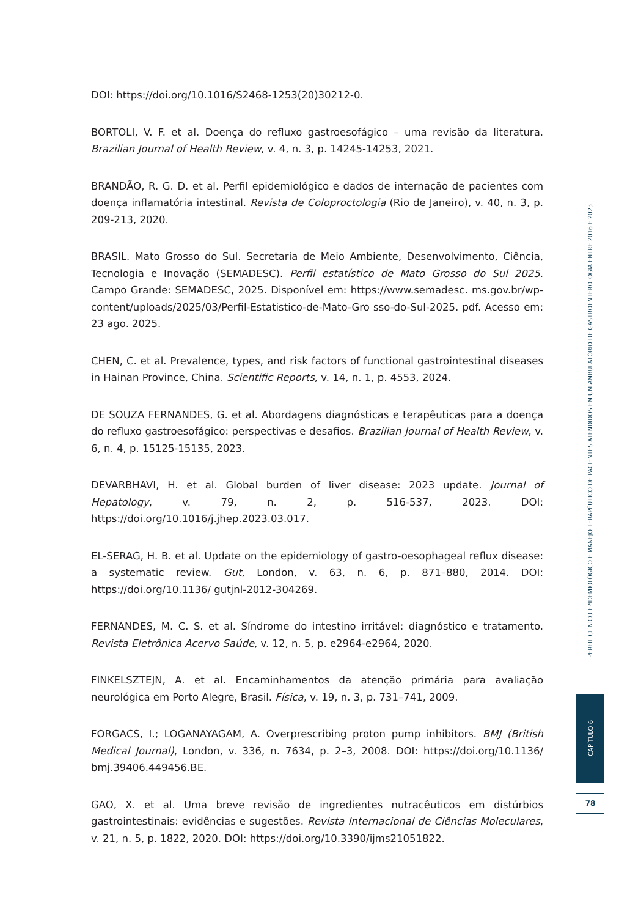DOI: https://doi.org/10.1016/S2468-1253(20)30212-0.
BORTOLI, V. F. et al. Doença do refluxo gastroesofágico – uma revisão da literatura. Brazilian Journal of Health Review, v. 4, n. 3, p. 14245-14253, 2021.
BRANDÃO, R. G. D. et al. Perfil epidemiológico e dados de internação de pacientes com doença inflamatória intestinal. Revista de Coloproctologia (Rio de Janeiro), v. 40, n. 3, p. 209-213, 2020.
BRASIL. Mato Grosso do Sul. Secretaria de Meio Ambiente, Desenvolvimento, Ciência, Tecnologia e Inovação (SEMADESC). Perfil estatístico de Mato Grosso do Sul 2025. Campo Grande: SEMADESC, 2025. Disponível em: https://www.semadesc. ms.gov.br/wp-content/uploads/2025/03/Perfil-Estatistico-de-Mato-Gro sso-do-Sul-2025. pdf. Acesso em: 23 ago. 2025.
CHEN, C. et al. Prevalence, types, and risk factors of functional gastrointestinal diseases in Hainan Province, China. Scientific Reports, v. 14, n. 1, p. 4553, 2024.
DE SOUZA FERNANDES, G. et al. Abordagens diagnósticas e terapêuticas para a doença do refluxo gastroesofágico: perspectivas e desafios. Brazilian Journal of Health Review, v. 6, n. 4, p. 15125-15135, 2023.
DEVARBHAVI, H. et al. Global burden of liver disease: 2023 update. Journal of Hepatology, v. 79, n. 2, p. 516-537, 2023. DOI: https://doi.org/10.1016/j.jhep.2023.03.017.
EL-SERAG, H. B. et al. Update on the epidemiology of gastro-oesophageal reflux disease: a systematic review. Gut, London, v. 63, n. 6, p. 871–880, 2014. DOI: https://doi.org/10.1136/ gutjnl-2012-304269.
FERNANDES, M. C. S. et al. Síndrome do intestino irritável: diagnóstico e tratamento. Revista Eletrônica Acervo Saúde, v. 12, n. 5, p. e2964-e2964, 2020.
FINKELSZTEJN, A. et al. Encaminhamentos da atenção primária para avaliação neurológica em Porto Alegre, Brasil. Física, v. 19, n. 3, p. 731–741, 2009.
FORGACS, I.; LOGANAYAGAM, A. Overprescribing proton pump inhibitors. BMJ (British Medical Journal), London, v. 336, n. 7634, p. 2–3, 2008. DOI: https://doi.org/10.1136/ bmj.39406.449456.BE.
GAO, X. et al. Uma breve revisão de ingredientes nutracêuticos em distúrbios gastrointestinais: evidências e sugestões. Revista Internacional de Ciências Moleculares, v. 21, n. 5, p. 1822, 2020. DOI: https://doi.org/10.3390/ijms21051822.
PERFIL CLÍNICO EPIDEMIOLÓGICO E MANEJO TERAPÊUTICO DE PACIENTES ATENDIDOS EM UM AMBULATÓRIO DE GASTROENTEROLOGIA ENTRE 2016 E 2023
CAPÍTULO 6
78